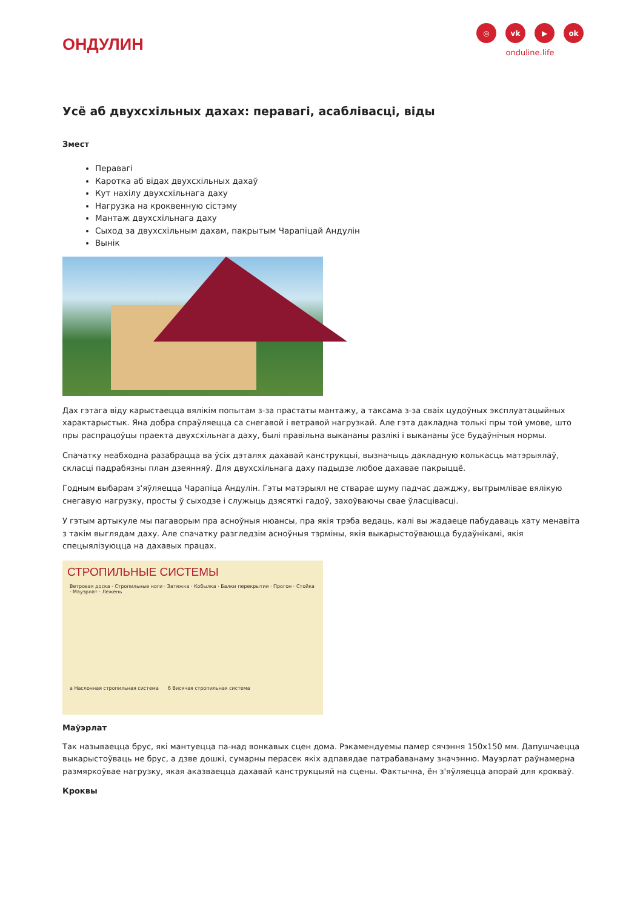ОНДУЛИН
◎ vk ▶ ok
onduline.life
Усё аб двухсхільных дахах: перавагі, асаблівасці, віды
Змест
Перавагі
Каротка аб відах двухсхільных дахаў
Кут нахілу двухсхільнага даху
Нагрузка на кроквенную сістэму
Мантаж двухсхільнага даху
Сыход за двухсхільным дахам, пакрытым Чарапіцай Андулін
Вынік
Дах гэтага віду карыстаецца вялікім попытам з-за прастаты мантажу, а таксама з-за сваіх цудоўных эксплуатацыйных характарыстык. Яна добра спраўляецца са снегавой і ветравой нагрузкай. Але гэта дакладна толькі пры той умове, што пры распрацоўцы праекта двухсхільнага даху, былі правільна выкананы разлікі і выкананы ўсе будаўнічыя нормы.
Спачатку неабходна разабрацца ва ўсіх дэталях дахавай канструкцыі, вызначыць дакладную колькасць матэрыялаў, скласці падрабязны план дзеянняў. Для двухсхільнага даху падыдзе любое дахавае пакрыццё.
Годным выбарам з'яўляецца Чарапіца Андулін. Гэты матэрыял не стварае шуму падчас дажджу, вытрымлівае вялікую снегавую нагрузку, просты ў сыходзе і служыць дзясяткі гадоў, захоўваючы свае ўласцівасці.
У гэтым артыкуле мы пагаворым пра асноўныя нюансы, пра якія трэба ведаць, калі вы жадаеце пабудаваць хату менавіта з такім выглядам даху. Але спачатку разгледзім асноўныя тэрміны, якія выкарыстоўваюцца будаўнікамі, якія спецыялізуюцца на дахавых працах.
СТРОПИЛЬНЫЕ СИСТЕМЫ
Ветровая доска · Стропильные ноги · Затяжка · Кобылка · Балки перекрытия · Прогон · Стойка · Мауэрлат · Лежень
а Наслонная стропильная система б Висячая стропильная система
Маўэрлат
Так называецца брус, які мантуецца па-над вонкавых сцен дома. Рэкамендуемы памер сячэння 150х150 мм. Дапушчаецца выкарыстоўваць не брус, а дзве дошкі, сумарны перасек якіх адпавядае патрабаванаму значэнню. Мауэрлат раўнамерна размяркоўвае нагрузку, якая аказваецца дахавай канструкцыяй на сцены. Фактычна, ён з'яўляецца апорай для кроквaў.
Кроквы